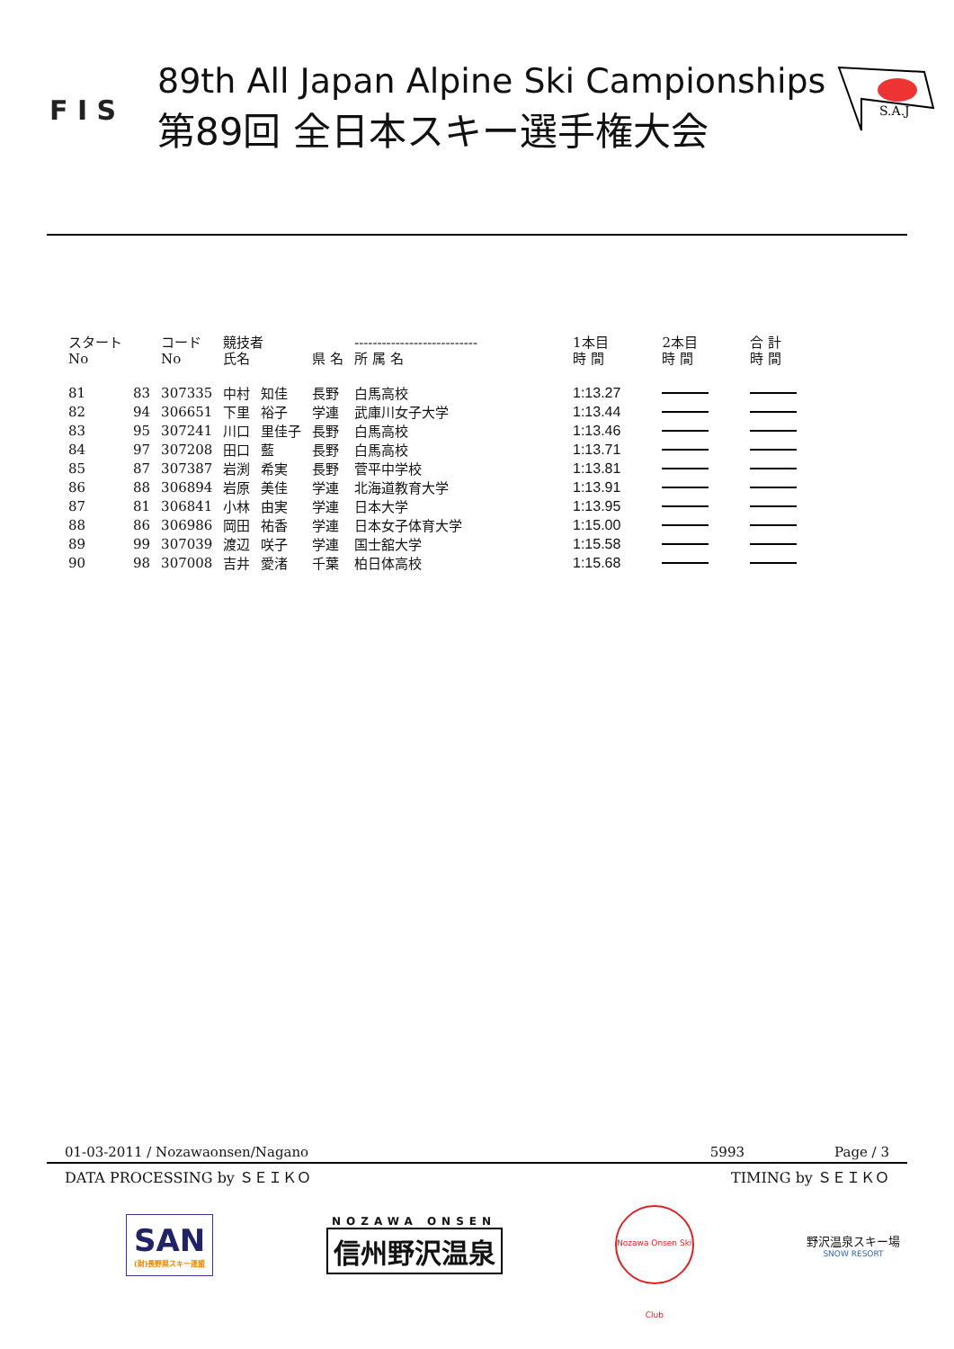F I S
89th All Japan Alpine Ski Campionships
第89回 全日本スキー選手権大会
S.A.J
| スタート No | | コード No | 競技者 氏名 | | 県 名 | --------------------------- 所 属 名 | 1本目 時 間 | 2本目 時 間 | 合 計 時 間 |
| --- | --- | --- | --- | --- | --- | --- | --- | --- | --- |
| 81 | 83 | 307335 | 中村 | 知佳 | 長野 | 白馬高校 | 1:13.27 | | |
| 82 | 94 | 306651 | 下里 | 裕子 | 学連 | 武庫川女子大学 | 1:13.44 | | |
| 83 | 95 | 307241 | 川口 | 里佳子 | 長野 | 白馬高校 | 1:13.46 | | |
| 84 | 97 | 307208 | 田口 | 藍 | 長野 | 白馬高校 | 1:13.71 | | |
| 85 | 87 | 307387 | 岩渕 | 希実 | 長野 | 菅平中学校 | 1:13.81 | | |
| 86 | 88 | 306894 | 岩原 | 美佳 | 学連 | 北海道教育大学 | 1:13.91 | | |
| 87 | 81 | 306841 | 小林 | 由実 | 学連 | 日本大学 | 1:13.95 | | |
| 88 | 86 | 306986 | 岡田 | 祐香 | 学連 | 日本女子体育大学 | 1:15.00 | | |
| 89 | 99 | 307039 | 渡辺 | 咲子 | 学連 | 国士舘大学 | 1:15.58 | | |
| 90 | 98 | 307008 | 吉井 | 愛渚 | 千葉 | 柏日体高校 | 1:15.68 | | |
01-03-2011 / Nozawaonsen/Nagano 5993 Page / 3
DATA PROCESSING by ＳＥＩＫＯ TIMING by ＳＥＩＫＯ
SAN
(財)長野県スキー連盟
NOZAWA ONSEN
信州野沢温泉
Nozawa Onsen Ski Club
野沢温泉スキー場
SNOW RESORT